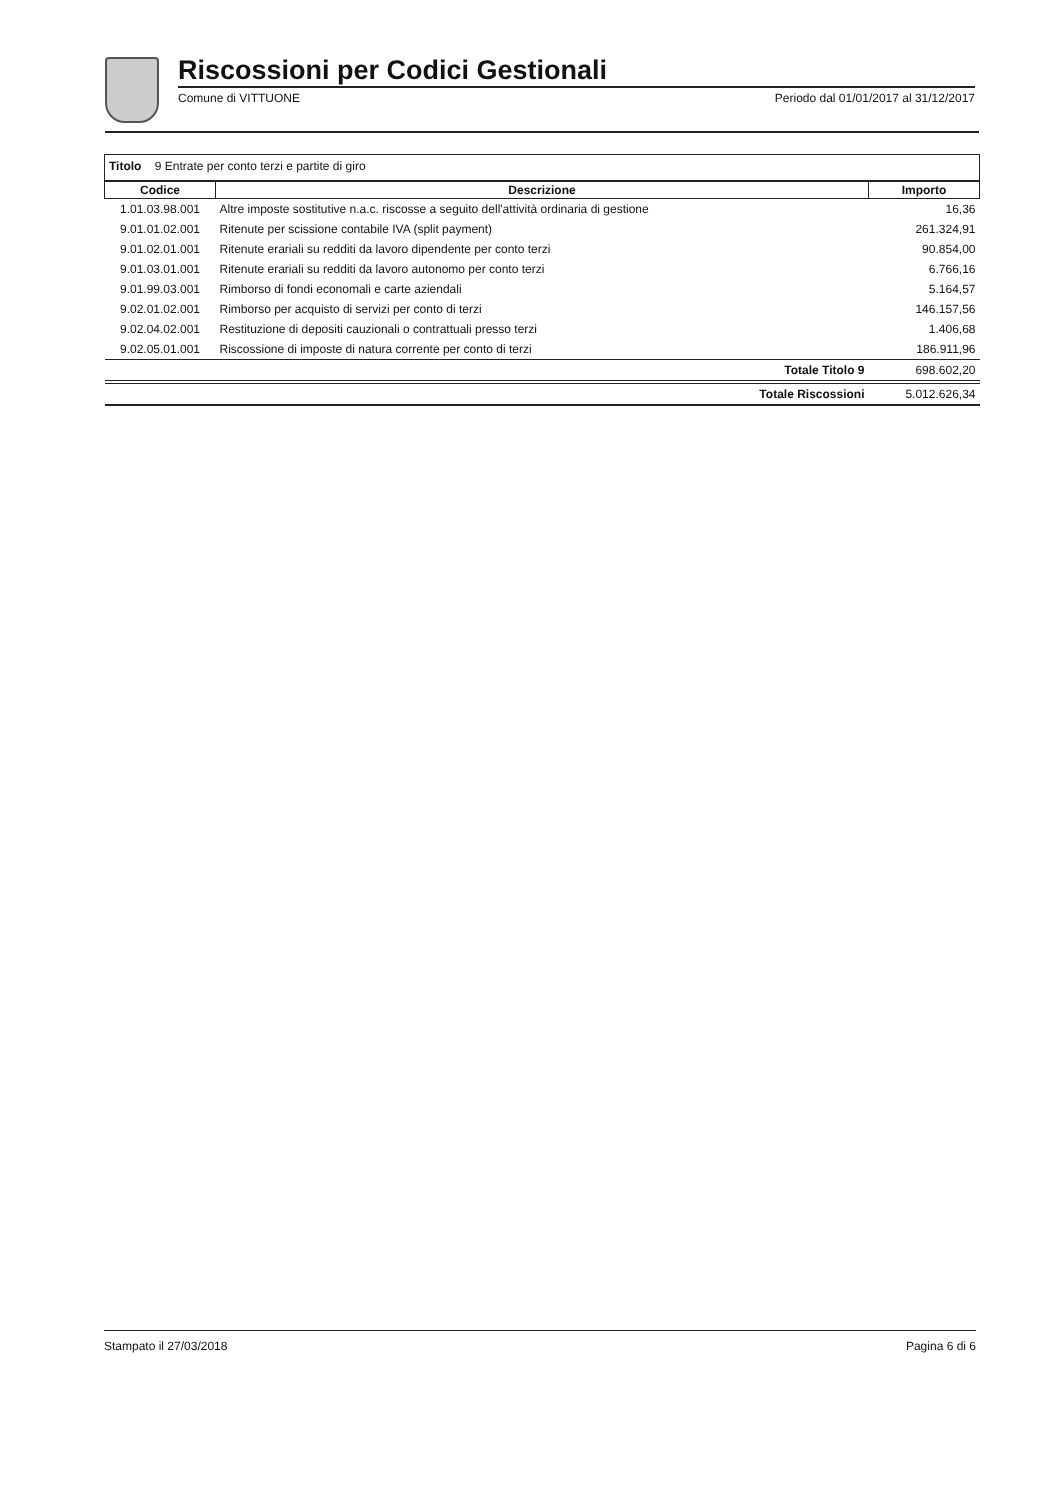Riscossioni per Codici Gestionali
Comune di VITTUONE Periodo dal 01/01/2017 al 31/12/2017
Titolo 9 Entrate per conto terzi e partite di giro
| Codice | Descrizione | Importo |
| --- | --- | --- |
| 1.01.03.98.001 | Altre imposte sostitutive n.a.c. riscosse a seguito dell'attività ordinaria di gestione | 16,36 |
| 9.01.01.02.001 | Ritenute per scissione contabile IVA (split payment) | 261.324,91 |
| 9.01.02.01.001 | Ritenute erariali su redditi da lavoro dipendente per conto terzi | 90.854,00 |
| 9.01.03.01.001 | Ritenute erariali su redditi da lavoro autonomo per conto terzi | 6.766,16 |
| 9.01.99.03.001 | Rimborso di fondi economali e carte aziendali | 5.164,57 |
| 9.02.01.02.001 | Rimborso per acquisto di servizi per conto di terzi | 146.157,56 |
| 9.02.04.02.001 | Restituzione di depositi cauzionali o contrattuali presso terzi | 1.406,68 |
| 9.02.05.01.001 | Riscossione di imposte di natura corrente per conto di terzi | 186.911,96 |
| | Totale Titolo 9 | 698.602,20 |
| | Totale Riscossioni | 5.012.626,34 |
Stampato il 27/03/2018 Pagina 6 di 6